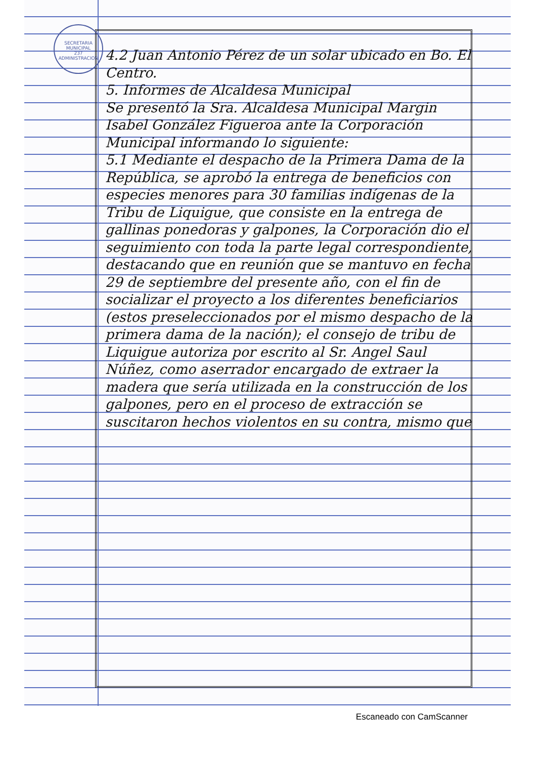SECRETARIA MUNICIPAL
237
ADMINISTRACION
4.2 Juan Antonio Pérez de un solar ubicado en Bo. El Centro.
5. Informes de Alcaldesa Municipal
Se presentó la Sra. Alcaldesa Municipal Margin Isabel González Figueroa ante la Corporación Municipal informando lo siguiente:
5.1 Mediante el despacho de la Primera Dama de la República, se aprobó la entrega de beneficios con especies menores para 30 familias indígenas de la Tribu de Liquigue, que consiste en la entrega de gallinas ponedoras y galpones, la Corporación dio el seguimiento con toda la parte legal correspondiente, destacando que en reunión que se mantuvo en fecha 29 de septiembre del presente año, con el fin de socializar el proyecto a los diferentes beneficiarios (estos preseleccionados por el mismo despacho de la primera dama de la nación); el consejo de tribu de Liquigue autoriza por escrito al Sr. Angel Saul Núñez, como aserrador encargado de extraer la madera que sería utilizada en la construcción de los galpones, pero en el proceso de extracción se suscitaron hechos violentos en su contra, mismo que
Escaneado con CamScanner